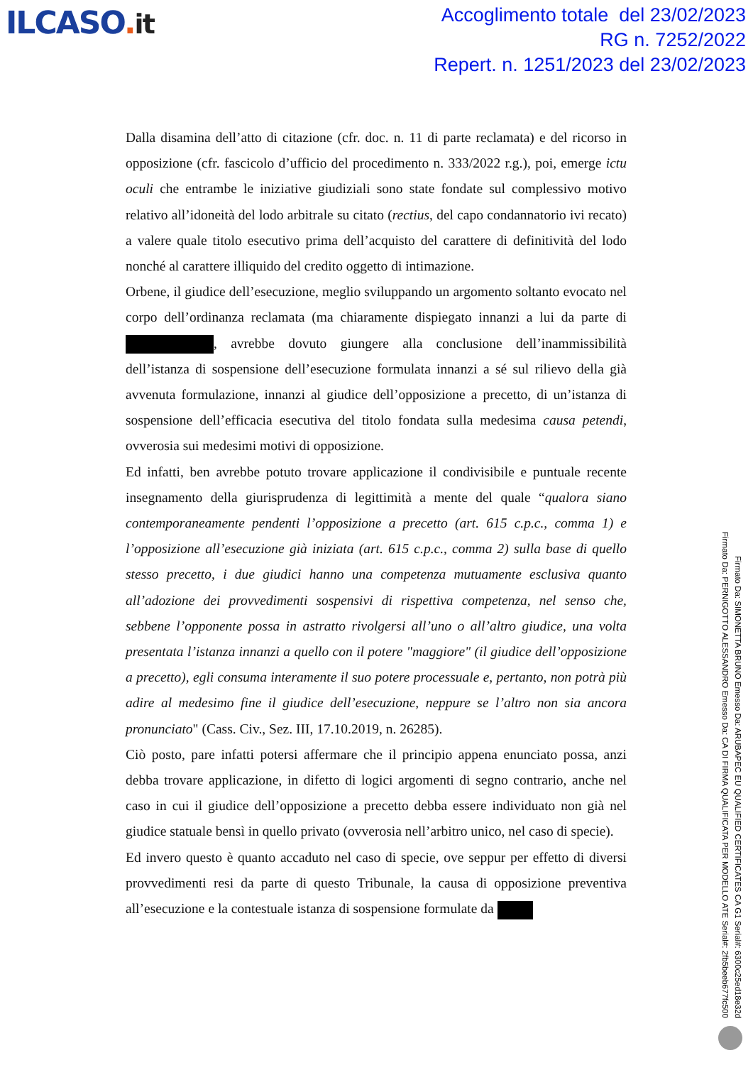ILCASO. it
Accoglimento totale del 23/02/2023
RG n. 7252/2022
Repert. n. 1251/2023 del 23/02/2023
Dalla disamina dell’atto di citazione (cfr. doc. n. 11 di parte reclamata) e del ricorso in opposizione (cfr. fascicolo d’ufficio del procedimento n. 333/2022 r.g.), poi, emerge ictu oculi che entrambe le iniziative giudiziali sono state fondate sul complessivo motivo relativo all’idoneità del lodo arbitrale su citato (rectius, del capo condannatorio ivi recato) a valere quale titolo esecutivo prima dell’acquisto del carattere di definitività del lodo nonché al carattere illiquido del credito oggetto di intimazione.
Orbene, il giudice dell’esecuzione, meglio sviluppando un argomento soltanto evocato nel corpo dell’ordinanza reclamata (ma chiaramente dispiegato innanzi a lui da parte di , avrebbe dovuto giungere alla conclusione dell’inammissibilità dell’istanza di sospensione dell’esecuzione formulata innanzi a sé sul rilievo della già avvenuta formulazione, innanzi al giudice dell’opposizione a precetto, di un’istanza di sospensione dell’efficacia esecutiva del titolo fondata sulla medesima causa petendi, ovverosia sui medesimi motivi di opposizione.
Ed infatti, ben avrebbe potuto trovare applicazione il condivisibile e puntuale recente insegnamento della giurisprudenza di legittimità a mente del quale “qualora siano contemporaneamente pendenti l’opposizione a precetto (art. 615 c.p.c., comma 1) e l’opposizione all’esecuzione già iniziata (art. 615 c.p.c., comma 2) sulla base di quello stesso precetto, i due giudici hanno una competenza mutuamente esclusiva quanto all’adozione dei provvedimenti sospensivi di rispettiva competenza, nel senso che, sebbene l’opponente possa in astratto rivolgersi all’uno o all’altro giudice, una volta presentata l’istanza innanzi a quello con il potere "maggiore" (il giudice dell’opposizione a precetto), egli consuma interamente il suo potere processuale e, pertanto, non potrà più adire al medesimo fine il giudice dell’esecuzione, neppure se l’altro non sia ancora pronunciato" (Cass. Civ., Sez. III, 17.10.2019, n. 26285).
Ciò posto, pare infatti potersi affermare che il principio appena enunciato possa, anzi debba trovare applicazione, in difetto di logici argomenti di segno contrario, anche nel caso in cui il giudice dell’opposizione a precetto debba essere individuato non già nel giudice statuale bensì in quello privato (ovverosia nell’arbitro unico, nel caso di specie).
Ed invero questo è quanto accaduto nel caso di specie, ove seppur per effetto di diversi provvedimenti resi da parte di questo Tribunale, la causa di opposizione preventiva all’esecuzione e la contestuale istanza di sospensione formulate da
Firmato Da: SIMONETTA BRUNO Emesso Da: ARUBAPEC EU QUALIFIED CERTIFICATES CA G1 Serial#: 6300c25ed18e32d
Firmato Da: PERNIGOTTO ALESSANDRO Emesso Da: CA DI FIRMA QUALIFICATA PER MODELLO ATE Serial#: 2fb5beeb677fc500